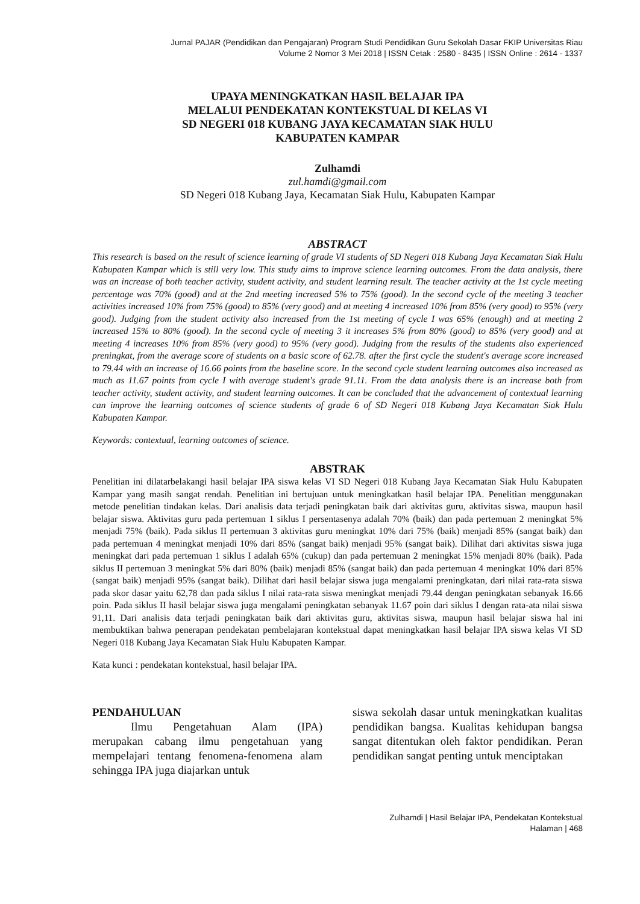Jurnal PAJAR (Pendidikan dan Pengajaran) Program Studi Pendidikan Guru Sekolah Dasar FKIP Universitas Riau
Volume 2 Nomor 3 Mei 2018 | ISSN Cetak : 2580 - 8435 | ISSN Online : 2614 - 1337
UPAYA MENINGKATKAN HASIL BELAJAR IPA
MELALUI PENDEKATAN KONTEKSTUAL DI KELAS VI
SD NEGERI 018 KUBANG JAYA KECAMATAN SIAK HULU
KABUPATEN KAMPAR
Zulhamdi
zul.hamdi@gmail.com
SD Negeri 018 Kubang Jaya, Kecamatan Siak Hulu, Kabupaten Kampar
ABSTRACT
This research is based on the result of science learning of grade VI students of SD Negeri 018 Kubang Jaya Kecamatan Siak Hulu Kabupaten Kampar which is still very low. This study aims to improve science learning outcomes. From the data analysis, there was an increase of both teacher activity, student activity, and student learning result. The teacher activity at the 1st cycle meeting percentage was 70% (good) and at the 2nd meeting increased 5% to 75% (good). In the second cycle of the meeting 3 teacher activities increased 10% from 75% (good) to 85% (very good) and at meeting 4 increased 10% from 85% (very good) to 95% (very good). Judging from the student activity also increased from the 1st meeting of cycle I was 65% (enough) and at meeting 2 increased 15% to 80% (good). In the second cycle of meeting 3 it increases 5% from 80% (good) to 85% (very good) and at meeting 4 increases 10% from 85% (very good) to 95% (very good). Judging from the results of the students also experienced preningkat, from the average score of students on a basic score of 62.78. after the first cycle the student's average score increased to 79.44 with an increase of 16.66 points from the baseline score. In the second cycle student learning outcomes also increased as much as 11.67 points from cycle I with average student's grade 91.11. From the data analysis there is an increase both from teacher activity, student activity, and student learning outcomes. It can be concluded that the advancement of contextual learning can improve the learning outcomes of science students of grade 6 of SD Negeri 018 Kubang Jaya Kecamatan Siak Hulu Kabupaten Kampar.
Keywords: contextual, learning outcomes of science.
ABSTRAK
Penelitian ini dilatarbelakangi hasil belajar IPA siswa kelas VI SD Negeri 018 Kubang Jaya Kecamatan Siak Hulu Kabupaten Kampar yang masih sangat rendah. Penelitian ini bertujuan untuk meningkatkan hasil belajar IPA. Penelitian menggunakan metode penelitian tindakan kelas. Dari analisis data terjadi peningkatan baik dari aktivitas guru, aktivitas siswa, maupun hasil belajar siswa. Aktivitas guru pada pertemuan 1 siklus I persentasenya adalah 70% (baik) dan pada pertemuan 2 meningkat 5% menjadi 75% (baik). Pada siklus II pertemuan 3 aktivitas guru meningkat 10% dari 75% (baik) menjadi 85% (sangat baik) dan pada pertemuan 4 meningkat menjadi 10% dari 85% (sangat baik) menjadi 95% (sangat baik). Dilihat dari aktivitas siswa juga meningkat dari pada pertemuan 1 siklus I adalah 65% (cukup) dan pada pertemuan 2 meningkat 15% menjadi 80% (baik). Pada siklus II pertemuan 3 meningkat 5% dari 80% (baik) menjadi 85% (sangat baik) dan pada pertemuan 4 meningkat 10% dari 85% (sangat baik) menjadi 95% (sangat baik). Dilihat dari hasil belajar siswa juga mengalami preningkatan, dari nilai rata-rata siswa pada skor dasar yaitu 62,78 dan pada siklus I nilai rata-rata siswa meningkat menjadi 79.44 dengan peningkatan sebanyak 16.66 poin. Pada siklus II hasil belajar siswa juga mengalami peningkatan sebanyak 11.67 poin dari siklus I dengan rata-ata nilai siswa 91,11. Dari analisis data terjadi peningkatan baik dari aktivitas guru, aktivitas siswa, maupun hasil belajar siswa hal ini membuktikan bahwa penerapan pendekatan pembelajaran kontekstual dapat meningkatkan hasil belajar IPA siswa kelas VI SD Negeri 018 Kubang Jaya Kecamatan Siak Hulu Kabupaten Kampar.
Kata kunci : pendekatan kontekstual, hasil belajar IPA.
PENDAHULUAN
Ilmu Pengetahuan Alam (IPA) merupakan cabang ilmu pengetahuan yang mempelajari tentang fenomena-fenomena alam sehingga IPA juga diajarkan untuk
siswa sekolah dasar untuk meningkatkan kualitas pendidikan bangsa. Kualitas kehidupan bangsa sangat ditentukan oleh faktor pendidikan. Peran pendidikan sangat penting untuk menciptakan
Zulhamdi | Hasil Belajar IPA, Pendekatan Kontekstual
Halaman | 468